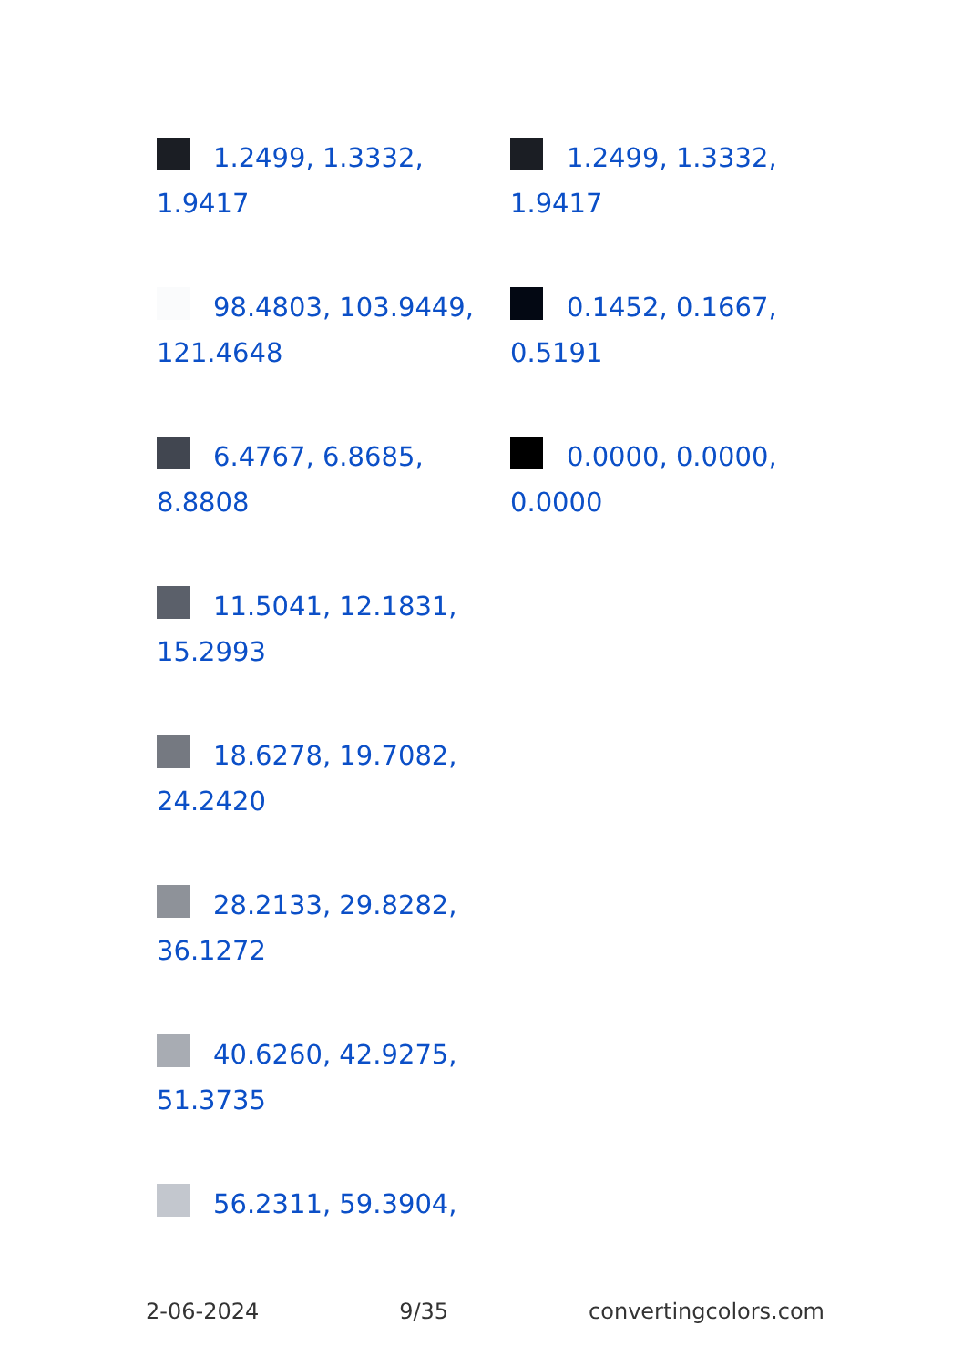1.2499, 1.3332, 1.9417
1.2499, 1.3332, 1.9417
98.4803, 103.9449, 121.4648
0.1452, 0.1667, 0.5191
6.4767, 6.8685, 8.8808
0.0000, 0.0000, 0.0000
11.5041, 12.1831, 15.2993
18.6278, 19.7082, 24.2420
28.2133, 29.8282, 36.1272
40.6260, 42.9275, 51.3735
56.2311, 59.3904,
2-06-2024 9/35 convertingcolors.com